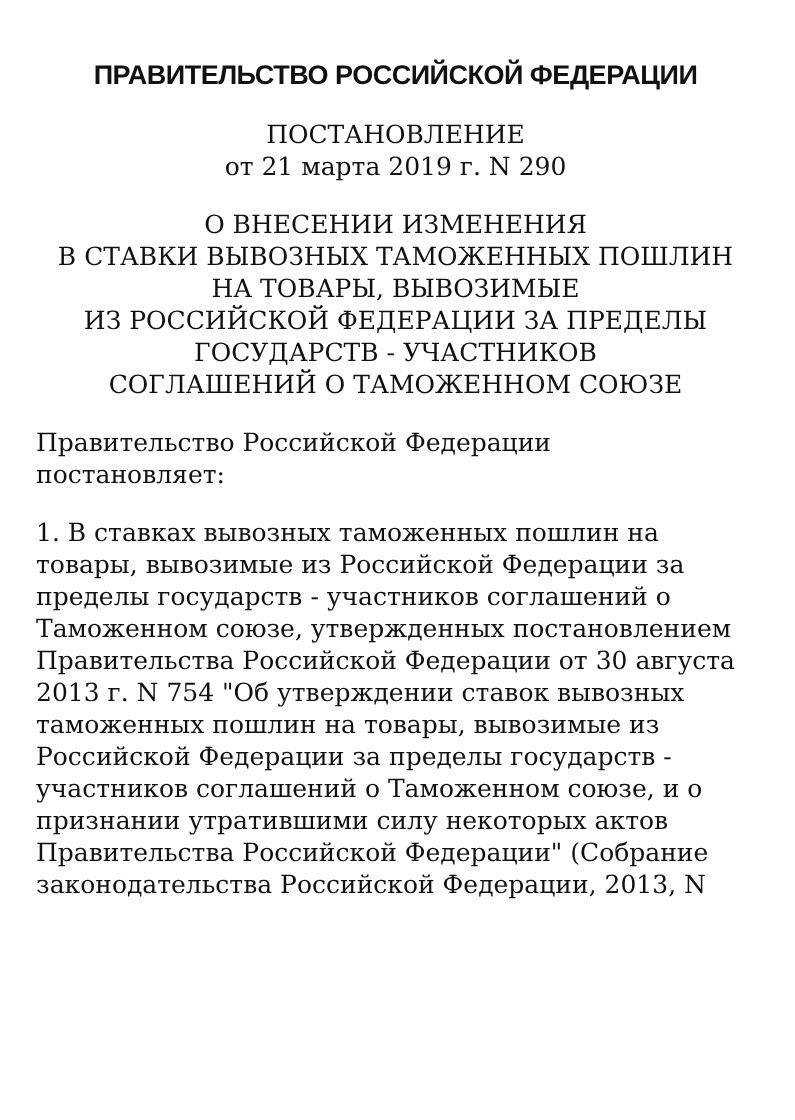ПРАВИТЕЛЬСТВО РОССИЙСКОЙ ФЕДЕРАЦИИ
ПОСТАНОВЛЕНИЕ
от 21 марта 2019 г. N 290
О ВНЕСЕНИИ ИЗМЕНЕНИЯ
В СТАВКИ ВЫВОЗНЫХ ТАМОЖЕННЫХ ПОШЛИН
НА ТОВАРЫ, ВЫВОЗИМЫЕ
ИЗ РОССИЙСКОЙ ФЕДЕРАЦИИ ЗА ПРЕДЕЛЫ
ГОСУДАРСТВ - УЧАСТНИКОВ
СОГЛАШЕНИЙ О ТАМОЖЕННОМ СОЮЗЕ
Правительство Российской Федерации
постановляет:
1. В ставках вывозных таможенных пошлин на товары, вывозимые из Российской Федерации за пределы государств - участников соглашений о Таможенном союзе, утвержденных постановлением Правительства Российской Федерации от 30 августа 2013 г. N 754 "Об утверждении ставок вывозных таможенных пошлин на товары, вывозимые из Российской Федерации за пределы государств - участников соглашений о Таможенном союзе, и о признании утратившими силу некоторых актов Правительства Российской Федерации" (Собрание законодательства Российской Федерации, 2013, N